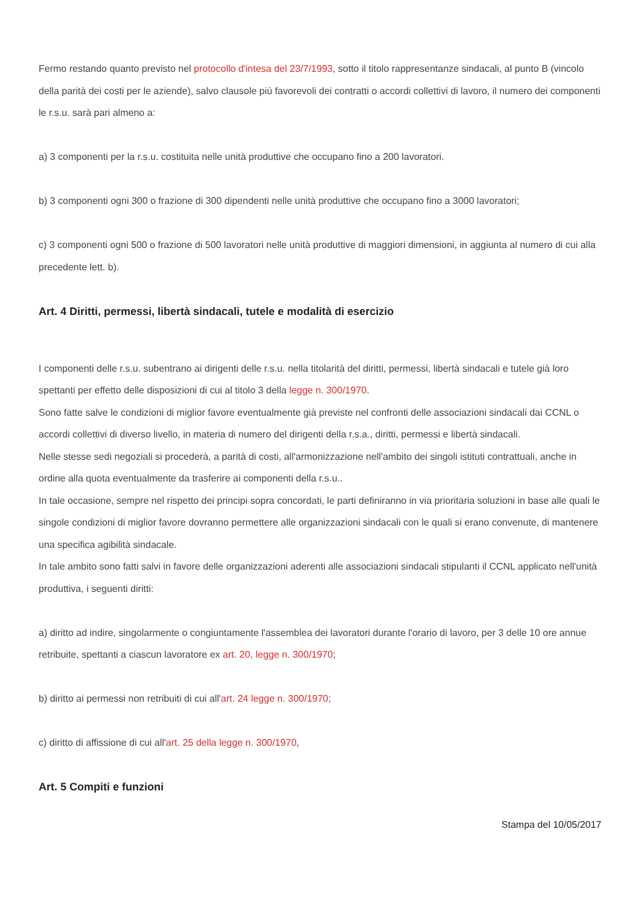Fermo restando quanto previsto nel protocollo d'intesa del 23/7/1993, sotto il titolo rappresentanze sindacali, al punto B (vincolo della parità dei costi per le aziende), salvo clausole più favorevoli dei contratti o accordi collettivi di lavoro, il numero dei componenti le r.s.u. sarà pari almeno a:
a) 3 componenti per la r.s.u. costituita nelle unità produttive che occupano fino a 200 lavoratori.
b) 3 componenti ogni 300 o frazione di 300 dipendenti nelle unità produttive che occupano fino a 3000 lavoratori;
c) 3 componenti ogni 500 o frazione di 500 lavoratori nelle unità produttive di maggiori dimensioni, in aggiunta al numero di cui alla precedente lett. b).
Art. 4 Diritti, permessi, libertà sindacali, tutele e modalità di esercizio
I componenti delle r.s.u. subentrano ai dirigenti delle r.s.u. nella titolarità del diritti, permessi, libertà sindacali e tutele già loro spettanti per effetto delle disposizioni di cui al titolo 3 della legge n. 300/1970.
Sono fatte salve le condizioni di miglior favore eventualmente già previste nel confronti delle associazioni sindacali dai CCNL o accordi collettivi di diverso livello, in materia di numero del dirigenti della r.s.a., diritti, permessi e libertà sindacali.
Nelle stesse sedi negoziali si procederà, a parità di costi, all'armonizzazione nell'ambito dei singoli istituti contrattuali, anche in ordine alla quota eventualmente da trasferire ai componenti della r.s.u..
In tale occasione, sempre nel rispetto dei principi sopra concordati, le parti definiranno in via prioritaria soluzioni in base alle quali le singole condizioni di miglior favore dovranno permettere alle organizzazioni sindacali con le quali si erano convenute, di mantenere una specifica agibilità sindacale.
In tale ambito sono fatti salvi in favore delle organizzazioni aderenti alle associazioni sindacali stipulanti il CCNL applicato nell'unità produttiva, i seguenti diritti:
a) diritto ad indire, singolarmente o congiuntamente l'assemblea dei lavoratori durante l'orario di lavoro, per 3 delle 10 ore annue retribuite, spettanti a ciascun lavoratore ex art. 20, legge n. 300/1970;
b) diritto ai permessi non retribuiti di cui all'art. 24 legge n. 300/1970;
c) diritto di affissione di cui all'art. 25 della legge n. 300/1970,
Art. 5 Compiti e funzioni
Stampa del 10/05/2017